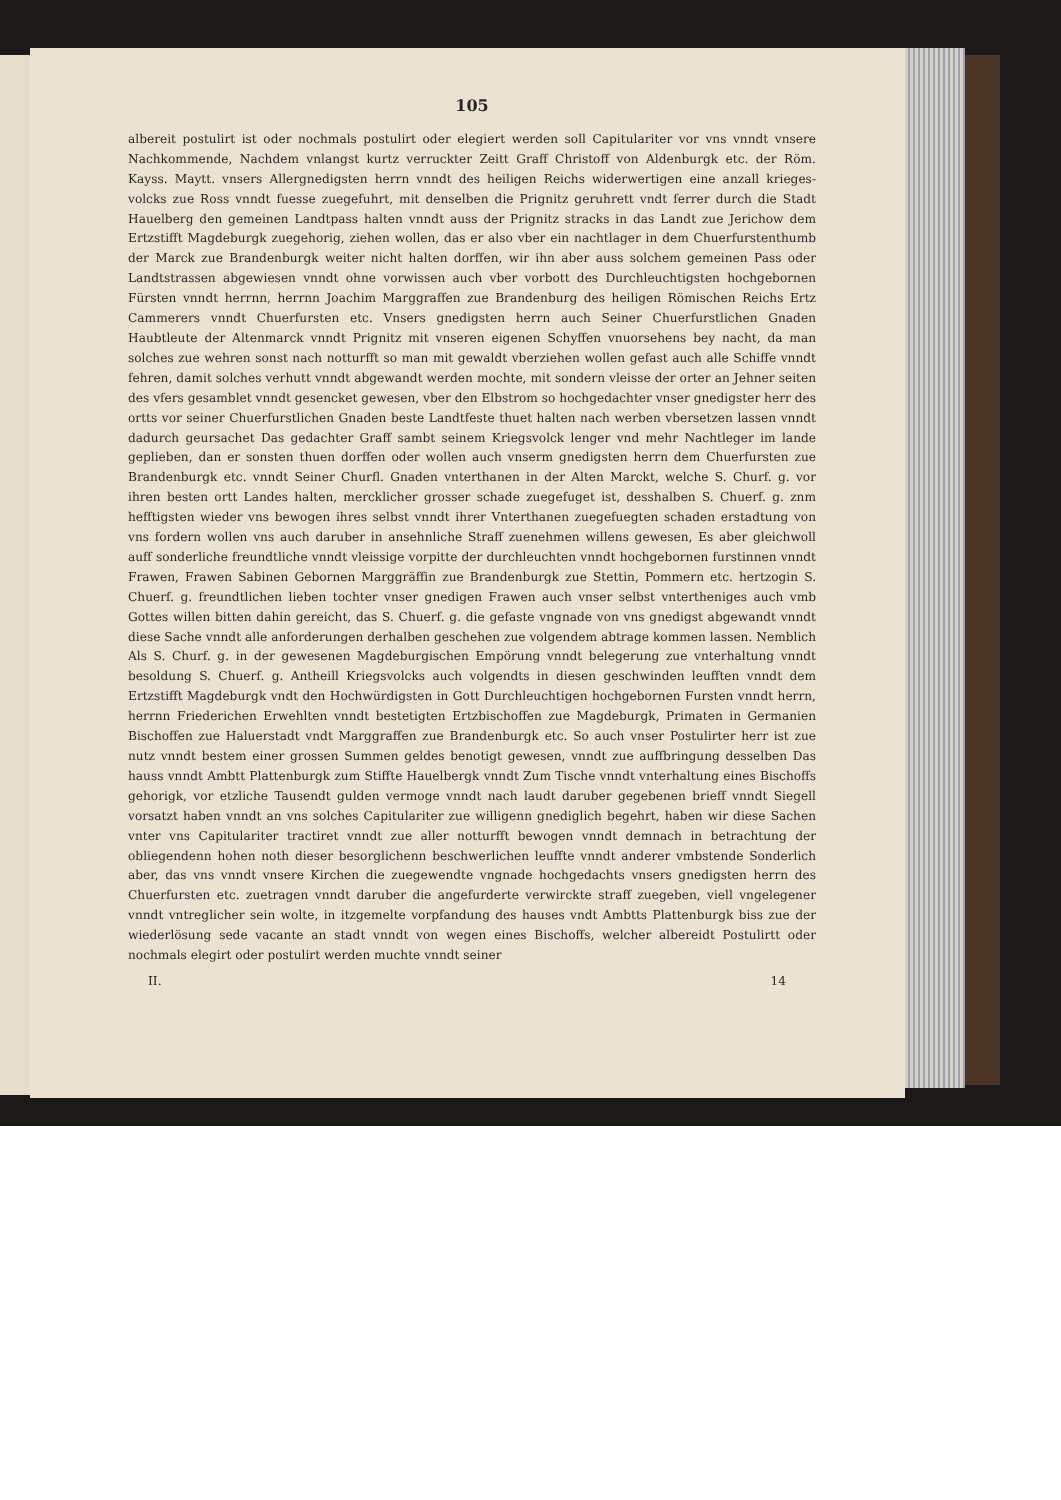105
albereit postulirt ist oder nochmals postulirt oder elegiert werden soll Capitulariter vor vns vnndt vnsere Nachkommende, Nachdem vnlangst kurtz verruckter Zeitt Graff Christoff von Aldenburgk etc. der Röm. Kayss. Maytt. vnsers Allergnedigsten herrn vnndt des heiligen Reichs widerwertigen eine anzall krieges-volcks zue Ross vnndt fuesse zuegefuhrt, mit denselben die Prignitz geruhrett vndt ferrer durch die Stadt Hauelberg den gemeinen Landtpass halten vnndt auss der Prignitz stracks in das Landt zue Jerichow dem Ertzstifft Magdeburgk zuegehorig, ziehen wollen, das er also vber ein nachtlager in dem Chuerfurstenthumb der Marck zue Brandenburgk weiter nicht halten dorffen, wir ihn aber auss solchem gemeinen Pass oder Landtstrassen abgewiesen vnndt ohne vorwissen auch vber vorbott des Durchleuchtigsten hochgebornen Fürsten vnndt herrnn, herrnn Joachim Marggraffen zue Brandenburg des heiligen Römischen Reichs Ertz Cammerers vnndt Chuerfursten etc. Vnsers gnedigsten herrn auch Seiner Chuerfurstlichen Gnaden Haubtleute der Altenmarck vnndt Prignitz mit vnseren eigenen Schyffen vnuorsehens bey nacht, da man solches zue wehren sonst nach notturfft so man mit gewaldt vberziehen wollen gefast auch alle Schiffe vnndt fehren, damit solches verhutt vnndt abgewandt werden mochte, mit sondern vleisse der orter an Jehner seiten des vfers gesamblet vnndt gesencket gewesen, vber den Elbstrom so hochgedachter vnser gnedigster herr des ortts vor seiner Chuerfurstlichen Gnaden beste Landtfeste thuet halten nach werben vbersetzen lassen vnndt dadurch geursachet Das gedachter Graff sambt seinem Kriegsvolck lenger vnd mehr Nachtleger im lande geplieben, dan er sonsten thuen dorffen oder wollen auch vnserm gnedigsten herrn dem Chuerfursten zue Brandenburgk etc. vnndt Seiner Churfl. Gnaden vnterthanen in der Alten Marckt, welche S. Churf. g. vor ihren besten ortt Landes halten, mercklicher grosser schade zuegefuget ist, desshalben S. Chuerf. g. znm hefftigsten wieder vns bewogen ihres selbst vnndt ihrer Vnterthanen zuegefuegten schaden erstadtung von vns fordern wollen vns auch daruber in ansehnliche Straff zuenehmen willens gewesen, Es aber gleichwoll auff sonderliche freundtliche vnndt vleissige vorpitte der durchleuchten vnndt hochgebornen furstinnen vnndt Frawen, Frawen Sabinen Gebornen Marggräffin zue Brandenburgk zue Stettin, Pommern etc. hertzogin S. Chuerf. g. freundtlichen lieben tochter vnser gnedigen Frawen auch vnser selbst vntertheniges auch vmb Gottes willen bitten dahin gereicht, das S. Chuerf. g. die gefaste vngnade von vns gnedigst abgewandt vnndt diese Sache vnndt alle anforderungen derhalben geschehen zue volgendem abtrage kommen lassen. Nemblich Als S. Churf. g. in der gewesenen Magdeburgischen Empörung vnndt belegerung zue vnterhaltung vnndt besoldung S. Chuerf. g. Antheill Kriegsvolcks auch volgendts in diesen geschwinden leufften vnndt dem Ertzstifft Magdeburgk vndt den Hochwürdigsten in Gott Durchleuchtigen hochgebornen Fursten vnndt herrn, herrnn Friederichen Erwehlten vnndt bestetigten Ertzbischoffen zue Magdeburgk, Primaten in Germanien Bischoffen zue Haluerstadt vndt Marggraffen zue Brandenburgk etc. So auch vnser Postulirter herr ist zue nutz vnndt bestem einer grossen Summen geldes benotigt gewesen, vnndt zue auffbringung desselben Das hauss vnndt Ambtt Plattenburgk zum Stiffte Hauelbergk vnndt Zum Tische vnndt vnterhaltung eines Bischoffs gehorigk, vor etzliche Tausendt gulden vermoge vnndt nach laudt daruber gegebenen brieff vnndt Siegell vorsatzt haben vnndt an vns solches Capitulariter zue willigenn gnediglich begehrt, haben wir diese Sachen vnter vns Capitulariter tractiret vnndt zue aller notturfft bewogen vnndt demnach in betrachtung der obliegendenn hohen noth dieser besorglichenn beschwerlichen leuffte vnndt anderer vmbstende Sonderlich aber, das vns vnndt vnsere Kirchen die zuegewendte vngnade hochgedachts vnsers gnedigsten herrn des Chuerfursten etc. zuetragen vnndt daruber die angefurderte verwirckte straff zuegeben, viell vngelegener vnndt vntreglicher sein wolte, in itzgemelte vorpfandung des hauses vndt Ambtts Plattenburgk biss zue der wiederlösung sede vacante an stadt vnndt von wegen eines Bischoffs, welcher albereidt Postulirtt oder nochmals elegirt oder postulirt werden muchte vnndt seiner
II. 14